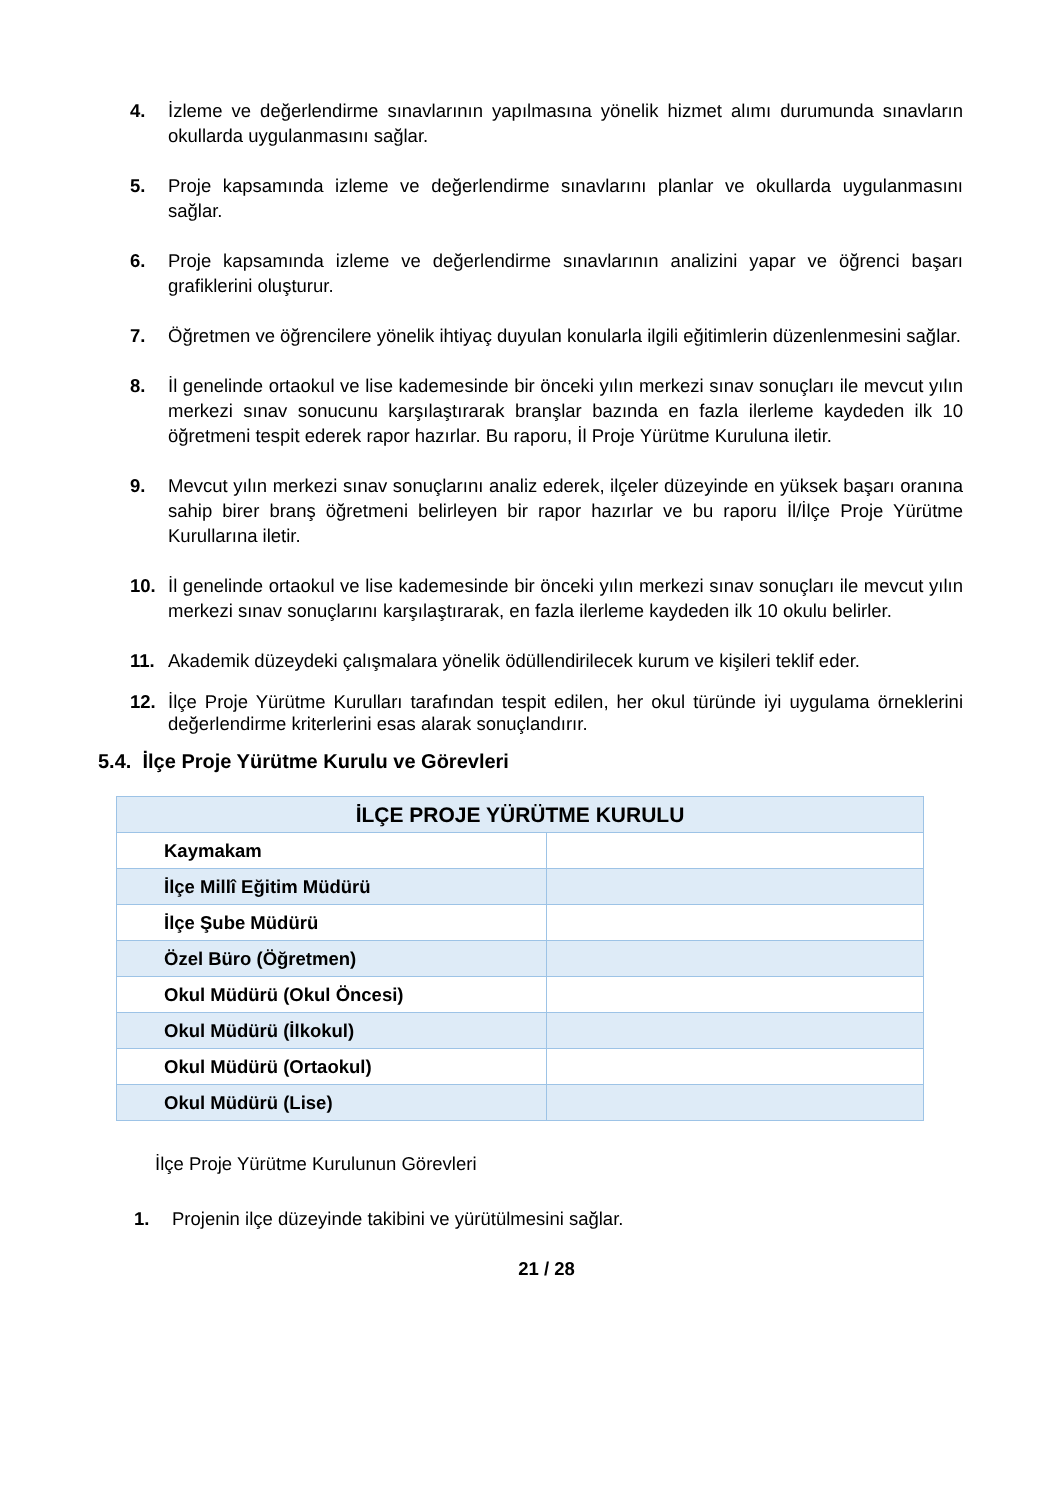4. İzleme ve değerlendirme sınavlarının yapılmasına yönelik hizmet alımı durumunda sınavların okullarda uygulanmasını sağlar.
5. Proje kapsamında izleme ve değerlendirme sınavlarını planlar ve okullarda uygulanmasını sağlar.
6. Proje kapsamında izleme ve değerlendirme sınavlarının analizini yapar ve öğrenci başarı grafiklerini oluşturur.
7. Öğretmen ve öğrencilere yönelik ihtiyaç duyulan konularla ilgili eğitimlerin düzenlenmesini sağlar.
8. İl genelinde ortaokul ve lise kademesinde bir önceki yılın merkezi sınav sonuçları ile mevcut yılın merkezi sınav sonucunu karşılaştırarak branşlar bazında en fazla ilerleme kaydeden ilk 10 öğretmeni tespit ederek rapor hazırlar. Bu raporu, İl Proje Yürütme Kuruluna iletir.
9. Mevcut yılın merkezi sınav sonuçlarını analiz ederek, ilçeler düzeyinde en yüksek başarı oranına sahip birer branş öğretmeni belirleyen bir rapor hazırlar ve bu raporu İl/İlçe Proje Yürütme Kurullarına iletir.
10. İl genelinde ortaokul ve lise kademesinde bir önceki yılın merkezi sınav sonuçları ile mevcut yılın merkezi sınav sonuçlarını karşılaştırarak, en fazla ilerleme kaydeden ilk 10 okulu belirler.
11. Akademik düzeydeki çalışmalara yönelik ödüllendirilecek kurum ve kişileri teklif eder.
12. İlçe Proje Yürütme Kurulları tarafından tespit edilen, her okul türünde iyi uygulama örneklerini değerlendirme kriterlerini esas alarak sonuçlandırır.
5.4. İlçe Proje Yürütme Kurulu ve Görevleri
| İLÇE PROJE YÜRÜTME KURULU | |
| --- | --- |
| Kaymakam | |
| İlçe Millî Eğitim Müdürü | |
| İlçe Şube Müdürü | |
| Özel Büro (Öğretmen) | |
| Okul Müdürü (Okul Öncesi) | |
| Okul Müdürü (İlkokul) | |
| Okul Müdürü (Ortaokul) | |
| Okul Müdürü (Lise) | |
İlçe Proje Yürütme Kurulunun Görevleri
1. Projenin ilçe düzeyinde takibini ve yürütülmesini sağlar.
21 / 28